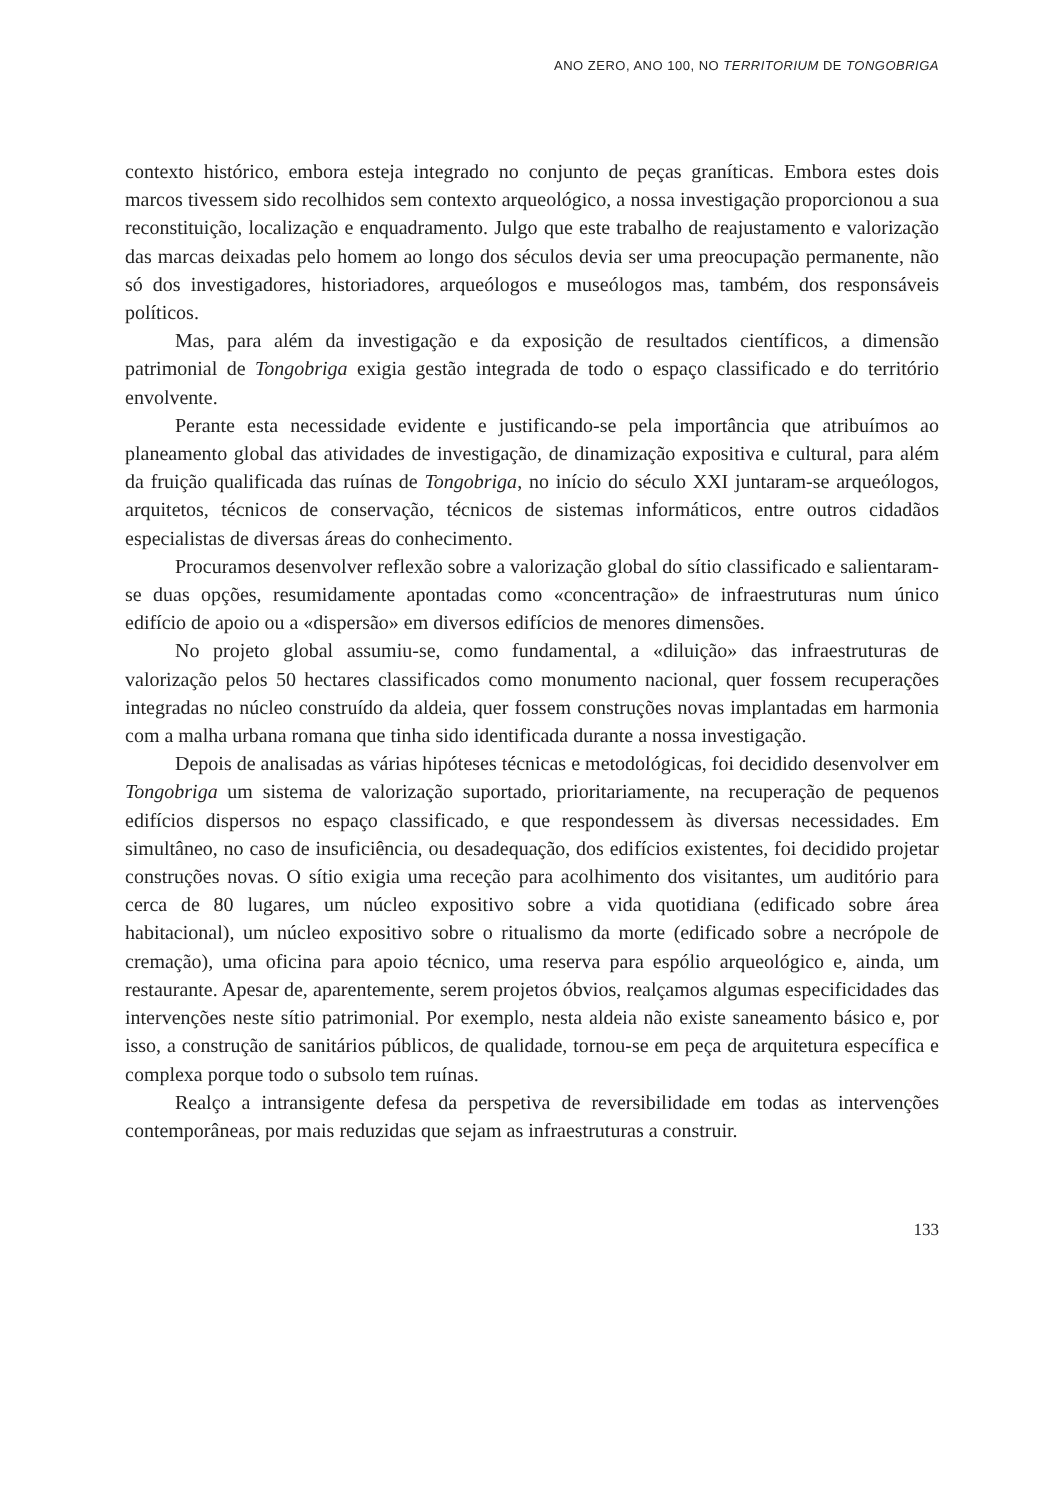ANO ZERO, ANO 100, NO TERRITORIUM DE TONGOBRIGA
contexto histórico, embora esteja integrado no conjunto de peças graníticas. Embora estes dois marcos tivessem sido recolhidos sem contexto arqueológico, a nossa investigação proporcionou a sua reconstituição, localização e enquadramento. Julgo que este trabalho de reajustamento e valorização das marcas deixadas pelo homem ao longo dos séculos devia ser uma preocupação permanente, não só dos investigadores, historiadores, arqueólogos e museólogos mas, também, dos responsáveis políticos.
Mas, para além da investigação e da exposição de resultados científicos, a dimensão patrimonial de Tongobriga exigia gestão integrada de todo o espaço classificado e do território envolvente.
Perante esta necessidade evidente e justificando-se pela importância que atribuímos ao planeamento global das atividades de investigação, de dinamização expositiva e cultural, para além da fruição qualificada das ruínas de Tongobriga, no início do século XXI juntaram-se arqueólogos, arquitetos, técnicos de conservação, técnicos de sistemas informáticos, entre outros cidadãos especialistas de diversas áreas do conhecimento.
Procuramos desenvolver reflexão sobre a valorização global do sítio classificado e salientaram-se duas opções, resumidamente apontadas como «concentração» de infraestruturas num único edifício de apoio ou a «dispersão» em diversos edifícios de menores dimensões.
No projeto global assumiu-se, como fundamental, a «diluição» das infraestruturas de valorização pelos 50 hectares classificados como monumento nacional, quer fossem recuperações integradas no núcleo construído da aldeia, quer fossem construções novas implantadas em harmonia com a malha urbana romana que tinha sido identificada durante a nossa investigação.
Depois de analisadas as várias hipóteses técnicas e metodológicas, foi decidido desenvolver em Tongobriga um sistema de valorização suportado, prioritariamente, na recuperação de pequenos edifícios dispersos no espaço classificado, e que respondessem às diversas necessidades. Em simultâneo, no caso de insuficiência, ou desadequação, dos edifícios existentes, foi decidido projetar construções novas. O sítio exigia uma receção para acolhimento dos visitantes, um auditório para cerca de 80 lugares, um núcleo expositivo sobre a vida quotidiana (edificado sobre área habitacional), um núcleo expositivo sobre o ritualismo da morte (edificado sobre a necrópole de cremação), uma oficina para apoio técnico, uma reserva para espólio arqueológico e, ainda, um restaurante. Apesar de, aparentemente, serem projetos óbvios, realçamos algumas especificidades das intervenções neste sítio patrimonial. Por exemplo, nesta aldeia não existe saneamento básico e, por isso, a construção de sanitários públicos, de qualidade, tornou-se em peça de arquitetura específica e complexa porque todo o subsolo tem ruínas.
Realço a intransigente defesa da perspetiva de reversibilidade em todas as intervenções contemporâneas, por mais reduzidas que sejam as infraestruturas a construir.
133